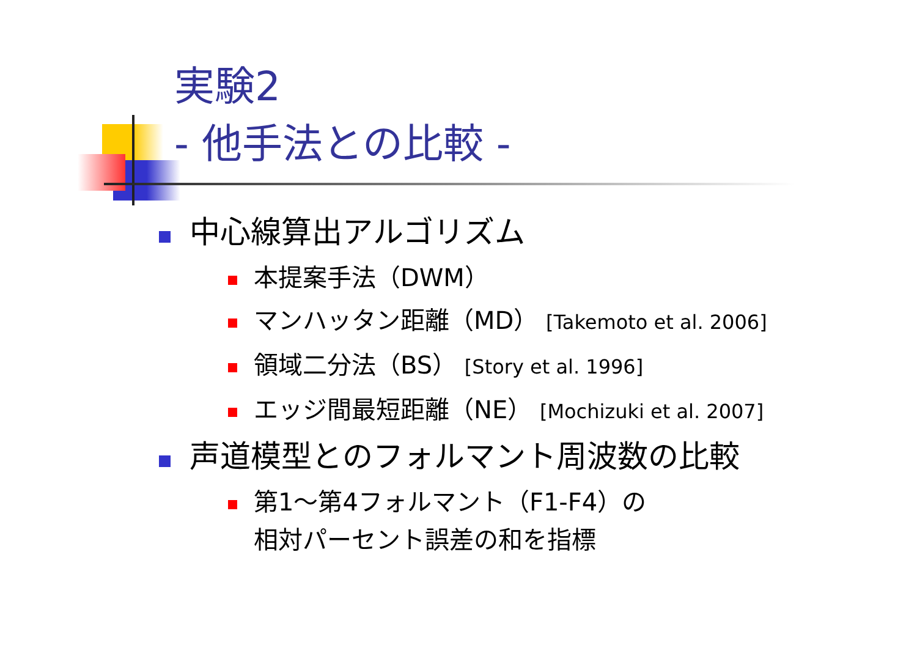実験2
- 他手法との比較 -
中心線算出アルゴリズム
本提案手法（DWM）
マンハッタン距離（MD） [Takemoto et al. 2006]
領域二分法（BS） [Story et al. 1996]
エッジ間最短距離（NE） [Mochizuki et al. 2007]
声道模型とのフォルマント周波数の比較
第1～第4フォルマント（F1-F4）の
相対パーセント誤差の和を指標